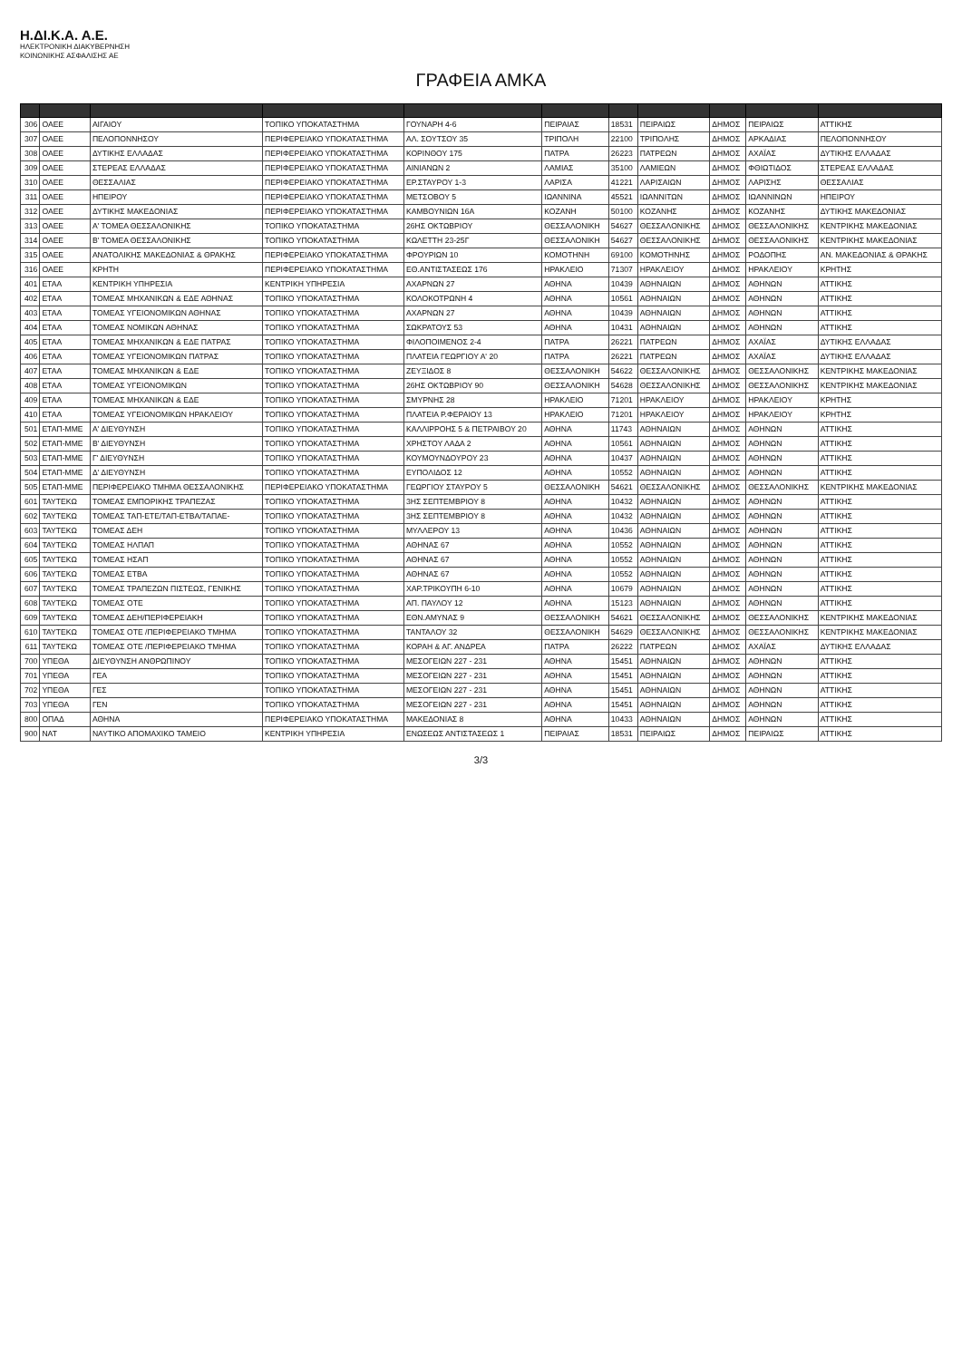Η.ΔΙ.Κ.Α. Α.Ε.
ΗΛΕΚΤΡΟΝΙΚΗ ΔΙΑΚΥΒΕΡΝΗΣΗ
ΚΟΙΝΩΝΙΚΗΣ ΑΣΦΑΛΙΣΗΣ ΑΕ
ΓΡΑΦΕΙΑ ΑΜΚΑ
| 306 | ΟΑΕΕ | ΑΙΓΑΙΟΥ | ΤΟΠΙΚΟ ΥΠΟΚΑΤΑΣΤΗΜΑ | ΓΟΥΝΑΡΗ 4-6 | ΠΕΙΡΑΙΑΣ | 18531 | ΠΕΙΡΑΙΩΣ | ΔΗΜΟΣ | ΠΕΙΡΑΙΩΣ | ΑΤΤΙΚΗΣ |
| 307 | ΟΑΕΕ | ΠΕΛΟΠΟΝΝΗΣΟΥ | ΠΕΡΙΦΕΡΕΙΑΚΟ ΥΠΟΚΑΤΑΣΤΗΜΑ | ΑΛ. ΣΟΥΤΣΟΥ 35 | ΤΡΙΠΟΛΗ | 22100 | ΤΡΙΠΟΛΗΣ | ΔΗΜΟΣ | ΑΡΚΑΔΙΑΣ | ΠΕΛΟΠΟΝΝΗΣΟΥ |
| 308 | ΟΑΕΕ | ΔΥΤΙΚΗΣ ΕΛΛΑΔΑΣ | ΠΕΡΙΦΕΡΕΙΑΚΟ ΥΠΟΚΑΤΑΣΤΗΜΑ | ΚΟΡΙΝΘΟΥ 175 | ΠΑΤΡΑ | 26223 | ΠΑΤΡΕΩΝ | ΔΗΜΟΣ | ΑΧΑΪΑΣ | ΔΥΤΙΚΗΣ ΕΛΛΑΔΑΣ |
| 309 | ΟΑΕΕ | ΣΤΕΡΕΑΣ ΕΛΛΑΔΑΣ | ΠΕΡΙΦΕΡΕΙΑΚΟ ΥΠΟΚΑΤΑΣΤΗΜΑ | ΑΙΝΙΑΝΩΝ 2 | ΛΑΜΙΑΣ | 35100 | ΛΑΜΙΕΩΝ | ΔΗΜΟΣ | ΦΘΙΩΤΙΔΟΣ | ΣΤΕΡΕΑΣ ΕΛΛΑΔΑΣ |
| 310 | ΟΑΕΕ | ΘΕΣΣΑΛΙΑΣ | ΠΕΡΙΦΕΡΕΙΑΚΟ ΥΠΟΚΑΤΑΣΤΗΜΑ | ΕΡ.ΣΤΑΥΡΟΥ 1-3 | ΛΑΡΙΣΑ | 41221 | ΛΑΡΙΣΑΙΩΝ | ΔΗΜΟΣ | ΛΑΡΙΣΗΣ | ΘΕΣΣΑΛΙΑΣ |
| 311 | ΟΑΕΕ | ΗΠΕΙΡΟΥ | ΠΕΡΙΦΕΡΕΙΑΚΟ ΥΠΟΚΑΤΑΣΤΗΜΑ | ΜΕΤΣΟΒΟΥ 5 | ΙΩΑΝΝΙΝΑ | 45521 | ΙΩΑΝΝΙΤΩΝ | ΔΗΜΟΣ | ΙΩΑΝΝΙΝΩΝ | ΗΠΕΙΡΟΥ |
| 312 | ΟΑΕΕ | ΔΥΤΙΚΗΣ ΜΑΚΕΔΟΝΙΑΣ | ΠΕΡΙΦΕΡΕΙΑΚΟ ΥΠΟΚΑΤΑΣΤΗΜΑ | ΚΑΜΒΟΥΝΙΩΝ 16Α | ΚΟΖΑΝΗ | 50100 | ΚΟΖΑΝΗΣ | ΔΗΜΟΣ | ΚΟΖΑΝΗΣ | ΔΥΤΙΚΗΣ ΜΑΚΕΔΟΝΙΑΣ |
| 313 | ΟΑΕΕ | Α' ΤΟΜΕΑ ΘΕΣΣΑΛΟΝΙΚΗΣ | ΤΟΠΙΚΟ ΥΠΟΚΑΤΑΣΤΗΜΑ | 26ΗΣ ΟΚΤΩΒΡΙΟΥ | ΘΕΣΣΑΛΟΝΙΚΗ | 54627 | ΘΕΣΣΑΛΟΝΙΚΗΣ | ΔΗΜΟΣ | ΘΕΣΣΑΛΟΝΙΚΗΣ | ΚΕΝΤΡΙΚΗΣ ΜΑΚΕΔΟΝΙΑΣ |
| 314 | ΟΑΕΕ | Β' ΤΟΜΕΑ ΘΕΣΣΑΛΟΝΙΚΗΣ | ΤΟΠΙΚΟ ΥΠΟΚΑΤΑΣΤΗΜΑ | ΚΩΛΕΤΤΗ 23-25Γ | ΘΕΣΣΑΛΟΝΙΚΗ | 54627 | ΘΕΣΣΑΛΟΝΙΚΗΣ | ΔΗΜΟΣ | ΘΕΣΣΑΛΟΝΙΚΗΣ | ΚΕΝΤΡΙΚΗΣ ΜΑΚΕΔΟΝΙΑΣ |
| 315 | ΟΑΕΕ | ΑΝΑΤΟΛΙΚΗΣ ΜΑΚΕΔΟΝΙΑΣ & ΘΡΑΚΗΣ | ΠΕΡΙΦΕΡΕΙΑΚΟ ΥΠΟΚΑΤΑΣΤΗΜΑ | ΦΡΟΥΡΙΩΝ 10 | ΚΟΜΟΤΗΝΗ | 69100 | ΚΟΜΟΤΗΝΗΣ | ΔΗΜΟΣ | ΡΟΔΟΠΗΣ | ΑΝ. ΜΑΚΕΔΟΝΙΑΣ & ΘΡΑΚΗΣ |
| 316 | ΟΑΕΕ | ΚΡΗΤΗ | ΠΕΡΙΦΕΡΕΙΑΚΟ ΥΠΟΚΑΤΑΣΤΗΜΑ | ΕΘ.ΑΝΤΙΣΤΑΣΕΩΣ 176 | ΗΡΑΚΛΕΙΟ | 71307 | ΗΡΑΚΛΕΙΟΥ | ΔΗΜΟΣ | ΗΡΑΚΛΕΙΟΥ | ΚΡΗΤΗΣ |
| 401 | ΕΤΑΑ | ΚΕΝΤΡΙΚΗ ΥΠΗΡΕΣΙΑ | ΚΕΝΤΡΙΚΗ ΥΠΗΡΕΣΙΑ | ΑΧΑΡΝΩΝ 27 | ΑΘΗΝΑ | 10439 | ΑΘΗΝΑΙΩΝ | ΔΗΜΟΣ | ΑΘΗΝΩΝ | ΑΤΤΙΚΗΣ |
| 402 | ΕΤΑΑ | ΤΟΜΕΑΣ ΜΗΧΑΝΙΚΩΝ & ΕΔΕ ΑΘΗΝΑΣ | ΤΟΠΙΚΟ ΥΠΟΚΑΤΑΣΤΗΜΑ | ΚΟΛΟΚΟΤΡΩΝΗ 4 | ΑΘΗΝΑ | 10561 | ΑΘΗΝΑΙΩΝ | ΔΗΜΟΣ | ΑΘΗΝΩΝ | ΑΤΤΙΚΗΣ |
| 403 | ΕΤΑΑ | ΤΟΜΕΑΣ ΥΓΕΙΟΝΟΜΙΚΩΝ ΑΘΗΝΑΣ | ΤΟΠΙΚΟ ΥΠΟΚΑΤΑΣΤΗΜΑ | ΑΧΑΡΝΩΝ 27 | ΑΘΗΝΑ | 10439 | ΑΘΗΝΑΙΩΝ | ΔΗΜΟΣ | ΑΘΗΝΩΝ | ΑΤΤΙΚΗΣ |
| 404 | ΕΤΑΑ | ΤΟΜΕΑΣ ΝΟΜΙΚΩΝ ΑΘΗΝΑΣ | ΤΟΠΙΚΟ ΥΠΟΚΑΤΑΣΤΗΜΑ | ΣΩΚΡΑΤΟΥΣ 53 | ΑΘΗΝΑ | 10431 | ΑΘΗΝΑΙΩΝ | ΔΗΜΟΣ | ΑΘΗΝΩΝ | ΑΤΤΙΚΗΣ |
| 405 | ΕΤΑΑ | ΤΟΜΕΑΣ ΜΗΧΑΝΙΚΩΝ & ΕΔΕ ΠΑΤΡΑΣ | ΤΟΠΙΚΟ ΥΠΟΚΑΤΑΣΤΗΜΑ | ΦΙΛΟΠΟΙΜΕΝΟΣ 2-4 | ΠΑΤΡΑ | 26221 | ΠΑΤΡΕΩΝ | ΔΗΜΟΣ | ΑΧΑΪΑΣ | ΔΥΤΙΚΗΣ ΕΛΛΑΔΑΣ |
| 406 | ΕΤΑΑ | ΤΟΜΕΑΣ ΥΓΕΙΟΝΟΜΙΚΩΝ ΠΑΤΡΑΣ | ΤΟΠΙΚΟ ΥΠΟΚΑΤΑΣΤΗΜΑ | ΠΛΑΤΕΙΑ ΓΕΩΡΓΙΟΥ Α' 20 | ΠΑΤΡΑ | 26221 | ΠΑΤΡΕΩΝ | ΔΗΜΟΣ | ΑΧΑΪΑΣ | ΔΥΤΙΚΗΣ ΕΛΛΑΔΑΣ |
| 407 | ΕΤΑΑ | ΤΟΜΕΑΣ ΜΗΧΑΝΙΚΩΝ & ΕΔΕ | ΤΟΠΙΚΟ ΥΠΟΚΑΤΑΣΤΗΜΑ | ΖΕΥΞΙΔΟΣ 8 | ΘΕΣΣΑΛΟΝΙΚΗ | 54622 | ΘΕΣΣΑΛΟΝΙΚΗΣ | ΔΗΜΟΣ | ΘΕΣΣΑΛΟΝΙΚΗΣ | ΚΕΝΤΡΙΚΗΣ ΜΑΚΕΔΟΝΙΑΣ |
| 408 | ΕΤΑΑ | ΤΟΜΕΑΣ ΥΓΕΙΟΝΟΜΙΚΩΝ | ΤΟΠΙΚΟ ΥΠΟΚΑΤΑΣΤΗΜΑ | 26ΗΣ ΟΚΤΩΒΡΙΟΥ 90 | ΘΕΣΣΑΛΟΝΙΚΗ | 54628 | ΘΕΣΣΑΛΟΝΙΚΗΣ | ΔΗΜΟΣ | ΘΕΣΣΑΛΟΝΙΚΗΣ | ΚΕΝΤΡΙΚΗΣ ΜΑΚΕΔΟΝΙΑΣ |
| 409 | ΕΤΑΑ | ΤΟΜΕΑΣ ΜΗΧΑΝΙΚΩΝ & ΕΔΕ | ΤΟΠΙΚΟ ΥΠΟΚΑΤΑΣΤΗΜΑ | ΣΜΥΡΝΗΣ 28 | ΗΡΑΚΛΕΙΟ | 71201 | ΗΡΑΚΛΕΙΟΥ | ΔΗΜΟΣ | ΗΡΑΚΛΕΙΟΥ | ΚΡΗΤΗΣ |
| 410 | ΕΤΑΑ | ΤΟΜΕΑΣ ΥΓΕΙΟΝΟΜΙΚΩΝ ΗΡΑΚΛΕΙΟΥ | ΤΟΠΙΚΟ ΥΠΟΚΑΤΑΣΤΗΜΑ | ΠΛΑΤΕΙΑ Ρ.ΦΕΡΑΙΟΥ 13 | ΗΡΑΚΛΕΙΟ | 71201 | ΗΡΑΚΛΕΙΟΥ | ΔΗΜΟΣ | ΗΡΑΚΛΕΙΟΥ | ΚΡΗΤΗΣ |
| 501 | ΕΤΑΠ-ΜΜΕ | Α' ΔΙΕΥΘΥΝΣΗ | ΤΟΠΙΚΟ ΥΠΟΚΑΤΑΣΤΗΜΑ | ΚΑΛΛΙΡΡΟΗΣ 5 & ΠΕΤΡΑΙΒΟΥ 20 | ΑΘΗΝΑ | 11743 | ΑΘΗΝΑΙΩΝ | ΔΗΜΟΣ | ΑΘΗΝΩΝ | ΑΤΤΙΚΗΣ |
| 502 | ΕΤΑΠ-ΜΜΕ | Β' ΔΙΕΥΘΥΝΣΗ | ΤΟΠΙΚΟ ΥΠΟΚΑΤΑΣΤΗΜΑ | ΧΡΗΣΤΟΥ ΛΑΔΑ 2 | ΑΘΗΝΑ | 10561 | ΑΘΗΝΑΙΩΝ | ΔΗΜΟΣ | ΑΘΗΝΩΝ | ΑΤΤΙΚΗΣ |
| 503 | ΕΤΑΠ-ΜΜΕ | Γ' ΔΙΕΥΘΥΝΣΗ | ΤΟΠΙΚΟ ΥΠΟΚΑΤΑΣΤΗΜΑ | ΚΟΥΜΟΥΝΔΟΥΡΟΥ 23 | ΑΘΗΝΑ | 10437 | ΑΘΗΝΑΙΩΝ | ΔΗΜΟΣ | ΑΘΗΝΩΝ | ΑΤΤΙΚΗΣ |
| 504 | ΕΤΑΠ-ΜΜΕ | Δ' ΔΙΕΥΘΥΝΣΗ | ΤΟΠΙΚΟ ΥΠΟΚΑΤΑΣΤΗΜΑ | ΕΥΠΟΛΙΔΟΣ 12 | ΑΘΗΝΑ | 10552 | ΑΘΗΝΑΙΩΝ | ΔΗΜΟΣ | ΑΘΗΝΩΝ | ΑΤΤΙΚΗΣ |
| 505 | ΕΤΑΠ-ΜΜΕ | ΠΕΡΙΦΕΡΕΙΑΚΟ ΤΜΗΜΑ ΘΕΣΣΑΛΟΝΙΚΗΣ | ΠΕΡΙΦΕΡΕΙΑΚΟ ΥΠΟΚΑΤΑΣΤΗΜΑ | ΓΕΩΡΓΙΟΥ ΣΤΑΥΡΟΥ 5 | ΘΕΣΣΑΛΟΝΙΚΗ | 54621 | ΘΕΣΣΑΛΟΝΙΚΗΣ | ΔΗΜΟΣ | ΘΕΣΣΑΛΟΝΙΚΗΣ | ΚΕΝΤΡΙΚΗΣ ΜΑΚΕΔΟΝΙΑΣ |
| 601 | ΤΑΥΤΕΚΩ | ΤΟΜΕΑΣ ΕΜΠΟΡΙΚΗΣ ΤΡΑΠΕΖΑΣ | ΤΟΠΙΚΟ ΥΠΟΚΑΤΑΣΤΗΜΑ | 3ΗΣ ΣΕΠΤΕΜΒΡΙΟΥ 8 | ΑΘΗΝΑ | 10432 | ΑΘΗΝΑΙΩΝ | ΔΗΜΟΣ | ΑΘΗΝΩΝ | ΑΤΤΙΚΗΣ |
| 602 | ΤΑΥΤΕΚΩ | ΤΟΜΕΑΣ ΤΑΠ-ΕΤΕ/ΤΑΠ-ΕΤΒΑ/ΤΑΠΑΕ- | ΤΟΠΙΚΟ ΥΠΟΚΑΤΑΣΤΗΜΑ | 3ΗΣ ΣΕΠΤΕΜΒΡΙΟΥ 8 | ΑΘΗΝΑ | 10432 | ΑΘΗΝΑΙΩΝ | ΔΗΜΟΣ | ΑΘΗΝΩΝ | ΑΤΤΙΚΗΣ |
| 603 | ΤΑΥΤΕΚΩ | ΤΟΜΕΑΣ ΔΕΗ | ΤΟΠΙΚΟ ΥΠΟΚΑΤΑΣΤΗΜΑ | ΜΥΛΛΕΡΟΥ 13 | ΑΘΗΝΑ | 10436 | ΑΘΗΝΑΙΩΝ | ΔΗΜΟΣ | ΑΘΗΝΩΝ | ΑΤΤΙΚΗΣ |
| 604 | ΤΑΥΤΕΚΩ | ΤΟΜΕΑΣ ΗΛΠΑΠ | ΤΟΠΙΚΟ ΥΠΟΚΑΤΑΣΤΗΜΑ | ΑΘΗΝΑΣ 67 | ΑΘΗΝΑ | 10552 | ΑΘΗΝΑΙΩΝ | ΔΗΜΟΣ | ΑΘΗΝΩΝ | ΑΤΤΙΚΗΣ |
| 605 | ΤΑΥΤΕΚΩ | ΤΟΜΕΑΣ ΗΣΑΠ | ΤΟΠΙΚΟ ΥΠΟΚΑΤΑΣΤΗΜΑ | ΑΘΗΝΑΣ 67 | ΑΘΗΝΑ | 10552 | ΑΘΗΝΑΙΩΝ | ΔΗΜΟΣ | ΑΘΗΝΩΝ | ΑΤΤΙΚΗΣ |
| 606 | ΤΑΥΤΕΚΩ | ΤΟΜΕΑΣ ΕΤΒΑ | ΤΟΠΙΚΟ ΥΠΟΚΑΤΑΣΤΗΜΑ | ΑΘΗΝΑΣ 67 | ΑΘΗΝΑ | 10552 | ΑΘΗΝΑΙΩΝ | ΔΗΜΟΣ | ΑΘΗΝΩΝ | ΑΤΤΙΚΗΣ |
| 607 | ΤΑΥΤΕΚΩ | ΤΟΜΕΑΣ ΤΡΑΠΕΖΩΝ ΠΙΣΤΕΩΣ, ΓΕΝΙΚΗΣ | ΤΟΠΙΚΟ ΥΠΟΚΑΤΑΣΤΗΜΑ | ΧΑΡ.ΤΡΙΚΟΥΠΗ 6-10 | ΑΘΗΝΑ | 10679 | ΑΘΗΝΑΙΩΝ | ΔΗΜΟΣ | ΑΘΗΝΩΝ | ΑΤΤΙΚΗΣ |
| 608 | ΤΑΥΤΕΚΩ | ΤΟΜΕΑΣ ΟΤΕ | ΤΟΠΙΚΟ ΥΠΟΚΑΤΑΣΤΗΜΑ | ΑΠ. ΠΑΥΛΟΥ 12 | ΑΘΗΝΑ | 15123 | ΑΘΗΝΑΙΩΝ | ΔΗΜΟΣ | ΑΘΗΝΩΝ | ΑΤΤΙΚΗΣ |
| 609 | ΤΑΥΤΕΚΩ | ΤΟΜΕΑΣ ΔΕΗ/ΠΕΡΙΦΕΡΕΙΑΚΗ | ΤΟΠΙΚΟ ΥΠΟΚΑΤΑΣΤΗΜΑ | ΕΘΝ.ΑΜΥΝΑΣ 9 | ΘΕΣΣΑΛΟΝΙΚΗ | 54621 | ΘΕΣΣΑΛΟΝΙΚΗΣ | ΔΗΜΟΣ | ΘΕΣΣΑΛΟΝΙΚΗΣ | ΚΕΝΤΡΙΚΗΣ ΜΑΚΕΔΟΝΙΑΣ |
| 610 | ΤΑΥΤΕΚΩ | ΤΟΜΕΑΣ ΟΤΕ /ΠΕΡΙΦΕΡΕΙΑΚΟ ΤΜΗΜΑ | ΤΟΠΙΚΟ ΥΠΟΚΑΤΑΣΤΗΜΑ | ΤΑΝΤΑΛΟΥ 32 | ΘΕΣΣΑΛΟΝΙΚΗ | 54629 | ΘΕΣΣΑΛΟΝΙΚΗΣ | ΔΗΜΟΣ | ΘΕΣΣΑΛΟΝΙΚΗΣ | ΚΕΝΤΡΙΚΗΣ ΜΑΚΕΔΟΝΙΑΣ |
| 611 | ΤΑΥΤΕΚΩ | ΤΟΜΕΑΣ ΟΤΕ /ΠΕΡΙΦΕΡΕΙΑΚΟ ΤΜΗΜΑ | ΤΟΠΙΚΟ ΥΠΟΚΑΤΑΣΤΗΜΑ | ΚΟΡΑΗ & ΑΓ. ΑΝΔΡΕΑ | ΠΑΤΡΑ | 26222 | ΠΑΤΡΕΩΝ | ΔΗΜΟΣ | ΑΧΑΪΑΣ | ΔΥΤΙΚΗΣ ΕΛΛΑΔΑΣ |
| 700 | ΥΠΕΘΑ | ΔΙΕΥΘΥΝΣΗ ΑΝΘΡΩΠΙΝΟΥ | ΤΟΠΙΚΟ ΥΠΟΚΑΤΑΣΤΗΜΑ | ΜΕΣΟΓΕΙΩΝ 227 - 231 | ΑΘΗΝΑ | 15451 | ΑΘΗΝΑΙΩΝ | ΔΗΜΟΣ | ΑΘΗΝΩΝ | ΑΤΤΙΚΗΣ |
| 701 | ΥΠΕΘΑ | ΓΕΑ | ΤΟΠΙΚΟ ΥΠΟΚΑΤΑΣΤΗΜΑ | ΜΕΣΟΓΕΙΩΝ 227 - 231 | ΑΘΗΝΑ | 15451 | ΑΘΗΝΑΙΩΝ | ΔΗΜΟΣ | ΑΘΗΝΩΝ | ΑΤΤΙΚΗΣ |
| 702 | ΥΠΕΘΑ | ΓΕΣ | ΤΟΠΙΚΟ ΥΠΟΚΑΤΑΣΤΗΜΑ | ΜΕΣΟΓΕΙΩΝ 227 - 231 | ΑΘΗΝΑ | 15451 | ΑΘΗΝΑΙΩΝ | ΔΗΜΟΣ | ΑΘΗΝΩΝ | ΑΤΤΙΚΗΣ |
| 703 | ΥΠΕΘΑ | ΓΕΝ | ΤΟΠΙΚΟ ΥΠΟΚΑΤΑΣΤΗΜΑ | ΜΕΣΟΓΕΙΩΝ 227 - 231 | ΑΘΗΝΑ | 15451 | ΑΘΗΝΑΙΩΝ | ΔΗΜΟΣ | ΑΘΗΝΩΝ | ΑΤΤΙΚΗΣ |
| 800 | ΟΠΑΔ | ΑΘΗΝΑ | ΠΕΡΙΦΕΡΕΙΑΚΟ ΥΠΟΚΑΤΑΣΤΗΜΑ | ΜΑΚΕΔΟΝΙΑΣ 8 | ΑΘΗΝΑ | 10433 | ΑΘΗΝΑΙΩΝ | ΔΗΜΟΣ | ΑΘΗΝΩΝ | ΑΤΤΙΚΗΣ |
| 900 | ΝΑΤ | ΝΑΥΤΙΚΟ ΑΠΟΜΑΧΙΚΟ ΤΑΜΕΙΟ | ΚΕΝΤΡΙΚΗ ΥΠΗΡΕΣΙΑ | ΕΝΩΣΕΩΣ ΑΝΤΙΣΤΑΣΕΩΣ 1 | ΠΕΙΡΑΙΑΣ | 18531 | ΠΕΙΡΑΙΩΣ | ΔΗΜΟΣ | ΠΕΙΡΑΙΩΣ | ΑΤΤΙΚΗΣ |
3/3